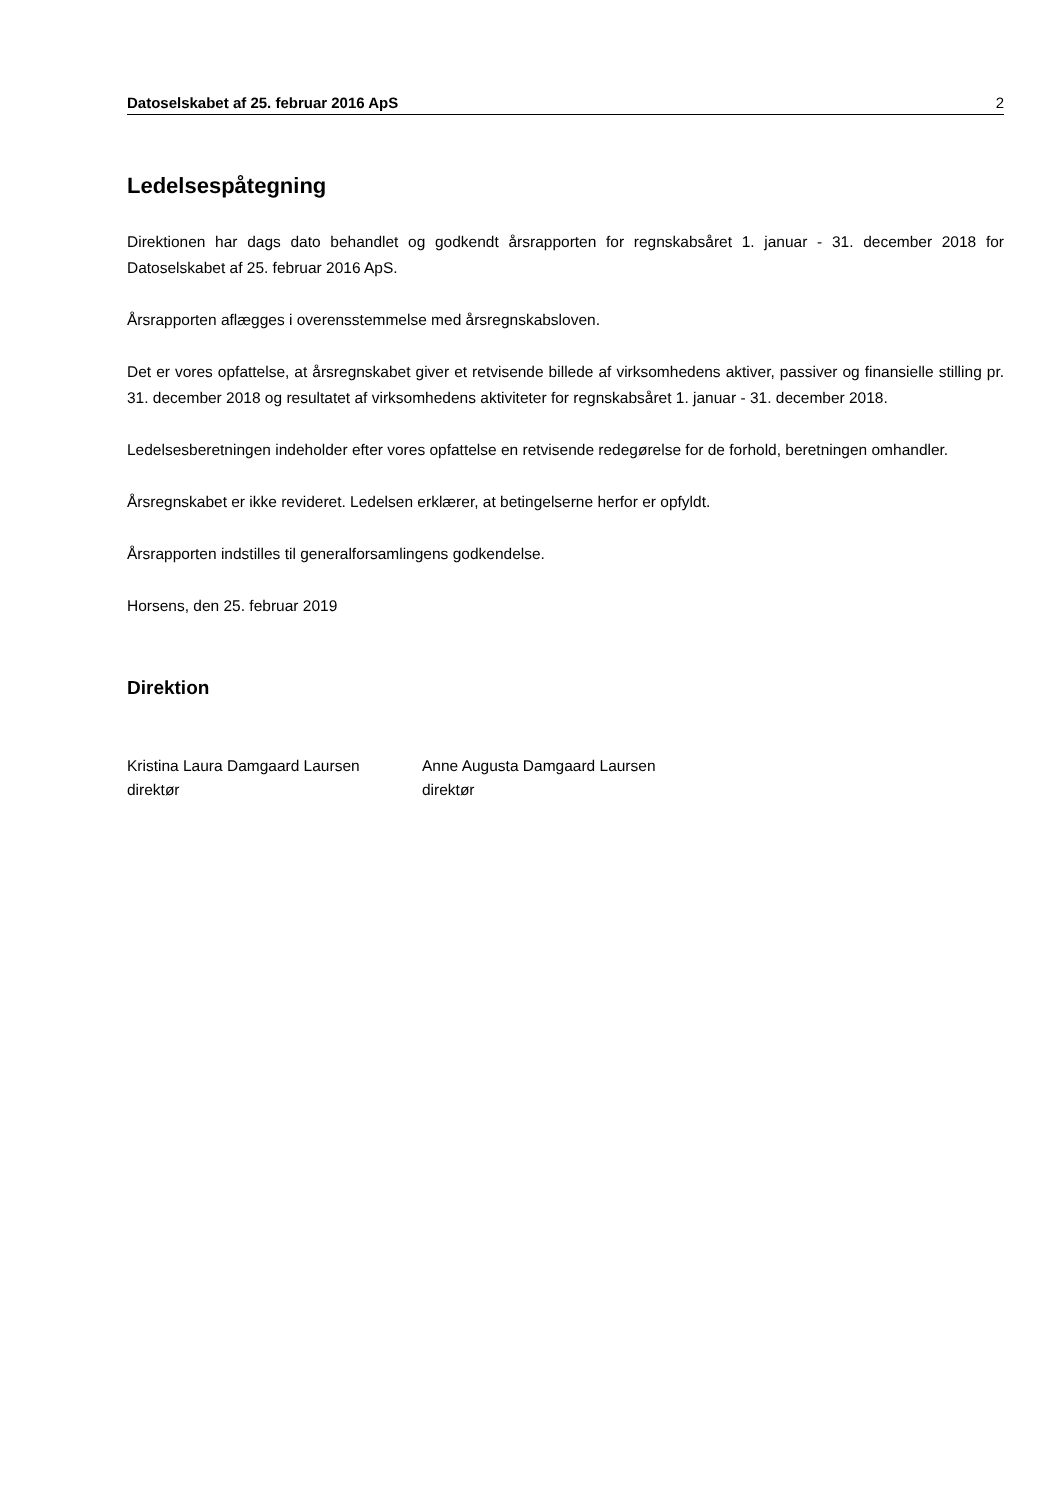Datoselskabet af 25. februar 2016 ApS 2
Ledelsespåtegning
Direktionen har dags dato behandlet og godkendt årsrapporten for regnskabsåret 1. januar - 31. december 2018 for Datoselskabet af 25. februar 2016 ApS.
Årsrapporten aflægges i overensstemmelse med årsregnskabsloven.
Det er vores opfattelse, at årsregnskabet giver et retvisende billede af virksomhedens aktiver, passiver og finansielle stilling pr. 31. december 2018 og resultatet af virksomhedens aktiviteter for regnskabsåret 1. januar - 31. december 2018.
Ledelsesberetningen indeholder efter vores opfattelse en retvisende redegørelse for de forhold, beretningen omhandler.
Årsregnskabet er ikke revideret. Ledelsen erklærer, at betingelserne herfor er opfyldt.
Årsrapporten indstilles til generalforsamlingens godkendelse.
Horsens, den 25. februar 2019
Direktion
Kristina Laura Damgaard Laursen
direktør
Anne Augusta Damgaard Laursen
direktør